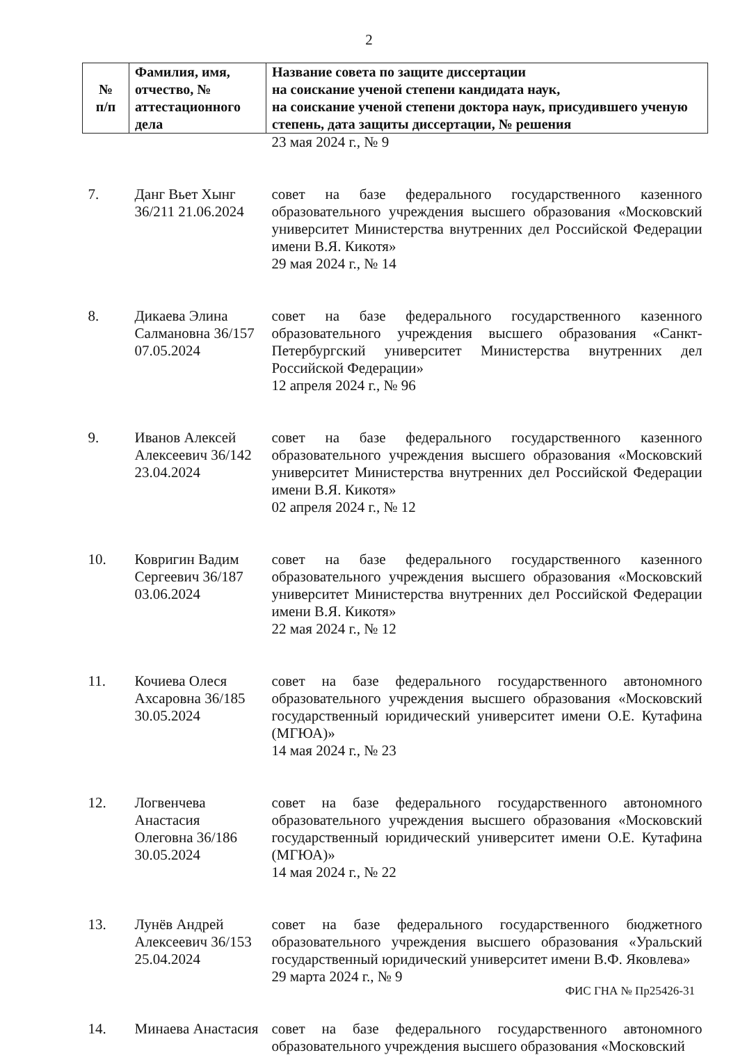2
| № п/п | Фамилия, имя, отчество, № аттестационного дела | Название совета по защите диссертации на соискание ученой степени кандидата наук, на соискание ученой степени доктора наук, присудившего ученую степень, дата защиты диссертации, № решения |
| --- | --- | --- |
| | | 23 мая 2024 г., № 9 |
| 7. | Данг Вьет Хынг 36/211 21.06.2024 | совет на базе федерального государственного казенного образовательного учреждения высшего образования «Московский университет Министерства внутренних дел Российской Федерации имени В.Я. Кикотя» 29 мая 2024 г., № 14 |
| 8. | Дикаева Элина Салмановна 36/157 07.05.2024 | совет на базе федерального государственного казенного образовательного учреждения высшего образования «Санкт-Петербургский университет Министерства внутренних дел Российской Федерации» 12 апреля 2024 г., № 96 |
| 9. | Иванов Алексей Алексеевич 36/142 23.04.2024 | совет на базе федерального государственного казенного образовательного учреждения высшего образования «Московский университет Министерства внутренних дел Российской Федерации имени В.Я. Кикотя» 02 апреля 2024 г., № 12 |
| 10. | Ковригин Вадим Сергеевич 36/187 03.06.2024 | совет на базе федерального государственного казенного образовательного учреждения высшего образования «Московский университет Министерства внутренних дел Российской Федерации имени В.Я. Кикотя» 22 мая 2024 г., № 12 |
| 11. | Кочиева Олеся Ахсаровна 36/185 30.05.2024 | совет на базе федерального государственного автономного образовательного учреждения высшего образования «Московский государственный юридический университет имени О.Е. Кутафина (МГЮА)» 14 мая 2024 г., № 23 |
| 12. | Логвенчева Анастасия Олеговна 36/186 30.05.2024 | совет на базе федерального государственного автономного образовательного учреждения высшего образования «Московский государственный юридический университет имени О.Е. Кутафина (МГЮА)» 14 мая 2024 г., № 22 |
| 13. | Лунёв Андрей Алексеевич 36/153 25.04.2024 | совет на базе федерального государственного бюджетного образовательного учреждения высшего образования «Уральский государственный юридический университет имени В.Ф. Яковлева» 29 марта 2024 г., № 9 |
| 14. | Минаева Анастасия | совет на базе федерального государственного автономного образовательного учреждения высшего образования «Московский |
ФИС ГНА № Пр25426-31